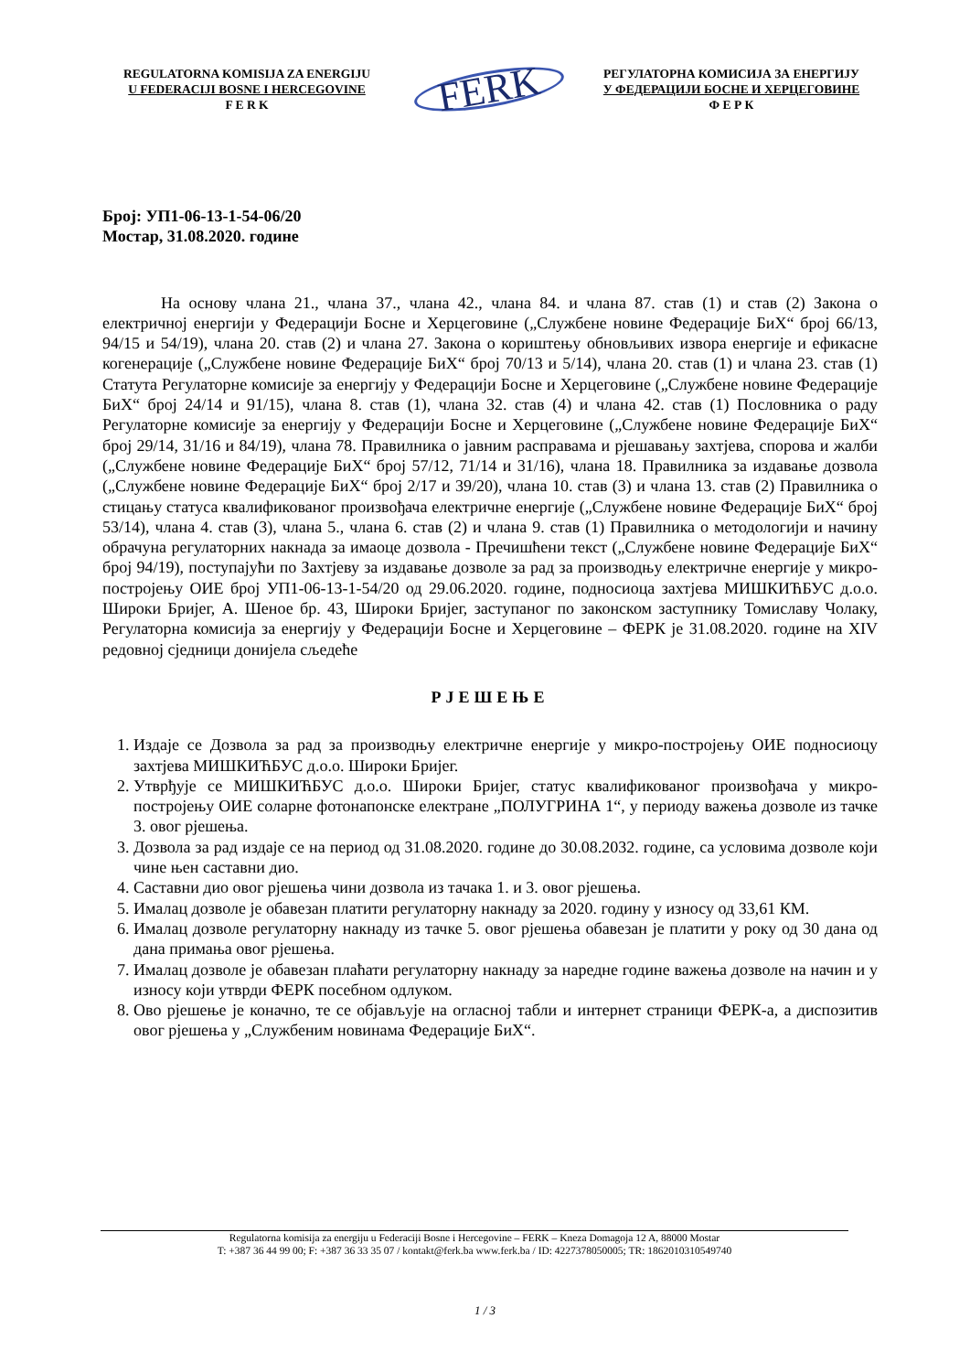REGULATORNA KOMISIJA ZA ENERGIJU
U FEDERACIJI BOSNE I HERCEGOVINE
F E R K
FERK
РЕГУЛАТОРНА КОМИСИЈА ЗА ЕНЕРГИЈУ
У ФЕДЕРАЦИЈИ БОСНЕ И ХЕРЦЕГОВИНЕ
Ф Е Р К
Број: УП1-06-13-1-54-06/20
Мостар, 31.08.2020. године
На основу члана 21., члана 37., члана 42., члана 84. и члана 87. став (1) и став (2) Закона о електричној енергији у Федерацији Босне и Херцеговине („Службене новине Федерације БиХ“ број 66/13, 94/15 и 54/19), члана 20. став (2) и члана 27. Закона о кориштењу обновљивих извора енергије и ефикасне когенерације („Службене новине Федерације БиХ“ број 70/13 и 5/14), члана 20. став (1) и члана 23. став (1) Статута Регулаторне комисије за енергију у Федерацији Босне и Херцеговине („Службене новине Федерације БиХ“ број 24/14 и 91/15), члана 8. став (1), члана 32. став (4) и члана 42. став (1) Пословника о раду Регулаторне комисије за енергију у Федерацији Босне и Херцеговине („Службене новине Федерације БиХ“ број 29/14, 31/16 и 84/19), члана 78. Правилника о јавним расправама и рјешавању захтјева, спорова и жалби („Службене новине Федерације БиХ“ број 57/12, 71/14 и 31/16), члана 18. Правилника за издавање дозвола („Службене новине Федерације БиХ“ број 2/17 и 39/20), члана 10. став (3) и члана 13. став (2) Правилника о стицању статуса квалификованог произвођача електричне енергије („Службене новине Федерације БиХ“ број 53/14), члана 4. став (3), члана 5., члана 6. став (2) и члана 9. став (1) Правилника о методологији и начину обрачуна регулаторних накнада за имаоце дозвола - Пречишћени текст („Службене новине Федерације БиХ“ број 94/19), поступајући по Захтјеву за издавање дозволе за рад за производњу електричне енергије у микро-постројењу ОИЕ број УП1-06-13-1-54/20 од 29.06.2020. године, подносиоца захтјева МИШКИЋБУС д.о.о. Широки Бријег, А. Шеное бр. 43, Широки Бријег, заступаног по законском заступнику Томиславу Чолаку, Регулаторна комисија за енергију у Федерацији Босне и Херцеговине – ФЕРК је 31.08.2020. године на XIV редовној сједници донијела сљедеће
РЈЕШЕЊЕ
1. Издаје се Дозвола за рад за производњу електричне енергије у микро-постројењу ОИЕ подносиоцу захтјева МИШКИЋБУС д.о.о. Широки Бријег.
2. Утврђује се МИШКИЋБУС д.о.о. Широки Бријег, статус квалификованог произвођача у микро-постројењу ОИЕ соларне фотонапонске електране „ПОЛУГРИНА 1“, у периоду важења дозволе из тачке 3. овог рјешења.
3. Дозвола за рад издаје се на период од 31.08.2020. године до 30.08.2032. године, са условима дозволе који чине њен саставни дио.
4. Саставни дио овог рјешења чини дозвола из тачака 1. и 3. овог рјешења.
5. Ималац дозволе је обавезан платити регулаторну накнаду за 2020. годину у износу од 33,61 КМ.
6. Ималац дозволе регулаторну накнаду из тачке 5. овог рјешења обавезан је платити у року од 30 дана од дана примања овог рјешења.
7. Ималац дозволе је обавезан плаћати регулаторну накнаду за наредне године важења дозволе на начин и у износу који утврди ФЕРК посебном одлуком.
8. Ово рјешење је коначно, те се објављује на огласној табли и интернет страници ФЕРК-а, а диспозитив овог рјешења у „Службеним новинама Федерације БиХ“.
Regulatorna komisija za energiju u Federaciji Bosne i Hercegovine – FERK – Kneza Domagoja 12 A, 88000 Mostar
T: +387 36 44 99 00; F: +387 36 33 35 07 / kontakt@ferk.ba www.ferk.ba / ID: 4227378050005; TR: 1862010310549740
1 / 3